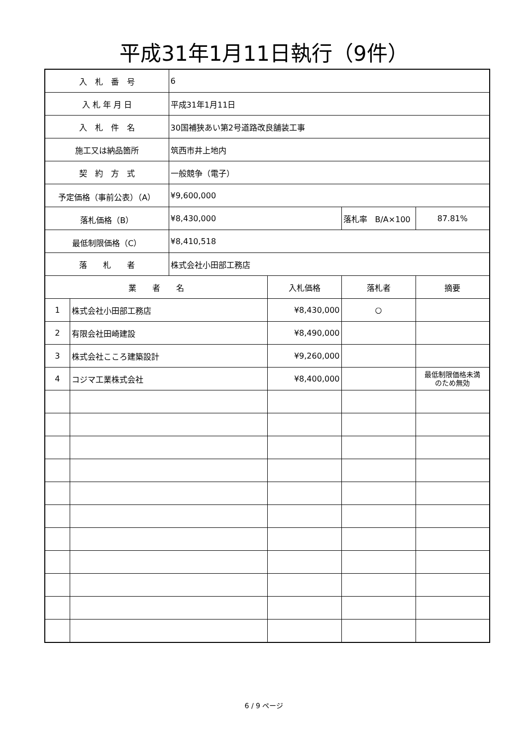平成31年1月11日執行（9件）
| 入 札 番 号 | | 6 | | | |
| 入 札 年 月 日 | | 平成31年1月11日 | | | |
| 入 札 件 名 | | 30国補狭あい第2号道路改良舗装工事 | | | |
| 施工又は納品箇所 | | 筑西市井上地内 | | | |
| 契 約 方 式 | | 一般競争（電子） | | | |
| 予定価格（事前公表）（A） | | ¥9,600,000 | | | |
| 落札価格（B） | | ¥8,430,000 | | 落札率 B/A×100 | 87.81% |
| 最低制限価格（C） | | ¥8,410,518 | | | |
| 落 札 者 | | 株式会社小田部工務店 | | | |
| 業 者 名 | | | 入札価格 | 落札者 | 摘要 |
| 1 | 株式会社小田部工務店 | | ¥8,430,000 | ○ | |
| 2 | 有限会社田崎建設 | | ¥8,490,000 | | |
| 3 | 株式会社こころ建築設計 | | ¥9,260,000 | | |
| 4 | コジマ工業株式会社 | | ¥8,400,000 | | 最低制限価格未満 のため無効 |
6 / 9 ページ